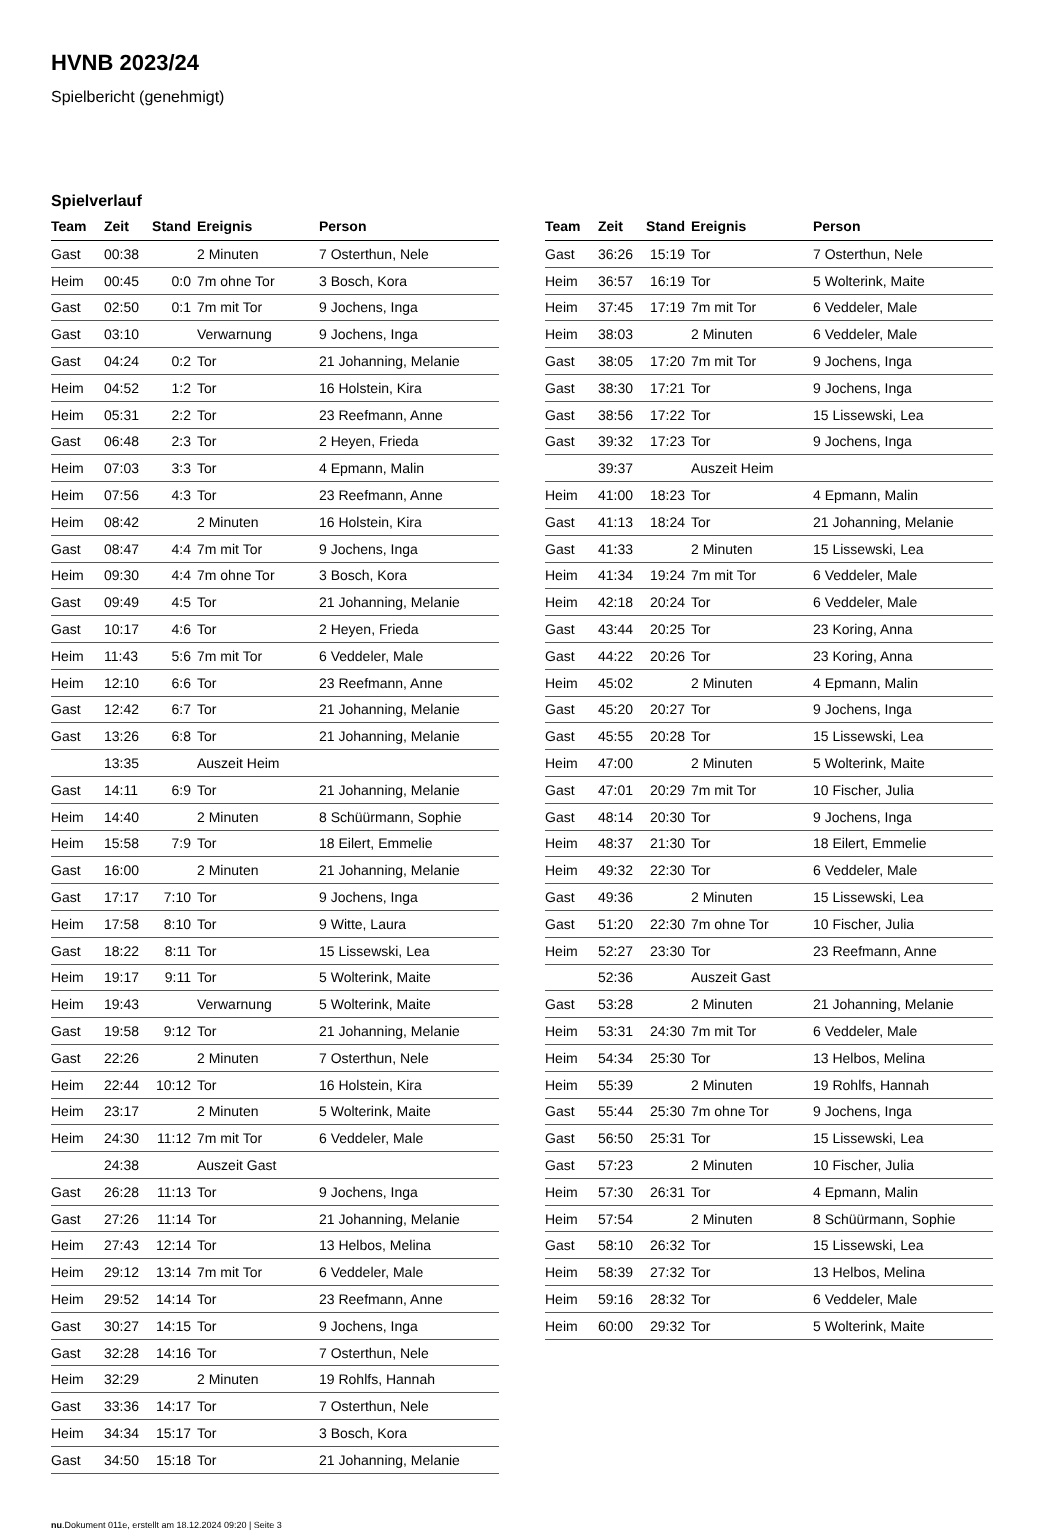HVNB 2023/24
Spielbericht (genehmigt)
Spielverlauf
| Team | Zeit | Stand | Ereignis | Person |
| --- | --- | --- | --- | --- |
| Gast | 00:38 | | 2 Minuten | 7 Osterthun, Nele |
| Heim | 00:45 | 0:0 | 7m ohne Tor | 3 Bosch, Kora |
| Gast | 02:50 | 0:1 | 7m mit Tor | 9 Jochens, Inga |
| Gast | 03:10 | | Verwarnung | 9 Jochens, Inga |
| Gast | 04:24 | 0:2 | Tor | 21 Johanning, Melanie |
| Heim | 04:52 | 1:2 | Tor | 16 Holstein, Kira |
| Heim | 05:31 | 2:2 | Tor | 23 Reefmann, Anne |
| Gast | 06:48 | 2:3 | Tor | 2 Heyen, Frieda |
| Heim | 07:03 | 3:3 | Tor | 4 Epmann, Malin |
| Heim | 07:56 | 4:3 | Tor | 23 Reefmann, Anne |
| Heim | 08:42 | | 2 Minuten | 16 Holstein, Kira |
| Gast | 08:47 | 4:4 | 7m mit Tor | 9 Jochens, Inga |
| Heim | 09:30 | 4:4 | 7m ohne Tor | 3 Bosch, Kora |
| Gast | 09:49 | 4:5 | Tor | 21 Johanning, Melanie |
| Gast | 10:17 | 4:6 | Tor | 2 Heyen, Frieda |
| Heim | 11:43 | 5:6 | 7m mit Tor | 6 Veddeler, Male |
| Heim | 12:10 | 6:6 | Tor | 23 Reefmann, Anne |
| Gast | 12:42 | 6:7 | Tor | 21 Johanning, Melanie |
| Gast | 13:26 | 6:8 | Tor | 21 Johanning, Melanie |
| | 13:35 | | Auszeit Heim | |
| Gast | 14:11 | 6:9 | Tor | 21 Johanning, Melanie |
| Heim | 14:40 | | 2 Minuten | 8 Schüürmann, Sophie |
| Heim | 15:58 | 7:9 | Tor | 18 Eilert, Emmelie |
| Gast | 16:00 | | 2 Minuten | 21 Johanning, Melanie |
| Gast | 17:17 | 7:10 | Tor | 9 Jochens, Inga |
| Heim | 17:58 | 8:10 | Tor | 9 Witte, Laura |
| Gast | 18:22 | 8:11 | Tor | 15 Lissewski, Lea |
| Heim | 19:17 | 9:11 | Tor | 5 Wolterink, Maite |
| Heim | 19:43 | | Verwarnung | 5 Wolterink, Maite |
| Gast | 19:58 | 9:12 | Tor | 21 Johanning, Melanie |
| Gast | 22:26 | | 2 Minuten | 7 Osterthun, Nele |
| Heim | 22:44 | 10:12 | Tor | 16 Holstein, Kira |
| Heim | 23:17 | | 2 Minuten | 5 Wolterink, Maite |
| Heim | 24:30 | 11:12 | 7m mit Tor | 6 Veddeler, Male |
| | 24:38 | | Auszeit Gast | |
| Gast | 26:28 | 11:13 | Tor | 9 Jochens, Inga |
| Gast | 27:26 | 11:14 | Tor | 21 Johanning, Melanie |
| Heim | 27:43 | 12:14 | Tor | 13 Helbos, Melina |
| Heim | 29:12 | 13:14 | 7m mit Tor | 6 Veddeler, Male |
| Heim | 29:52 | 14:14 | Tor | 23 Reefmann, Anne |
| Gast | 30:27 | 14:15 | Tor | 9 Jochens, Inga |
| Gast | 32:28 | 14:16 | Tor | 7 Osterthun, Nele |
| Heim | 32:29 | | 2 Minuten | 19 Rohlfs, Hannah |
| Gast | 33:36 | 14:17 | Tor | 7 Osterthun, Nele |
| Heim | 34:34 | 15:17 | Tor | 3 Bosch, Kora |
| Gast | 34:50 | 15:18 | Tor | 21 Johanning, Melanie |
| Team | Zeit | Stand | Ereignis | Person |
| --- | --- | --- | --- | --- |
| Gast | 36:26 | 15:19 | Tor | 7 Osterthun, Nele |
| Heim | 36:57 | 16:19 | Tor | 5 Wolterink, Maite |
| Heim | 37:45 | 17:19 | 7m mit Tor | 6 Veddeler, Male |
| Heim | 38:03 | | 2 Minuten | 6 Veddeler, Male |
| Gast | 38:05 | 17:20 | 7m mit Tor | 9 Jochens, Inga |
| Gast | 38:30 | 17:21 | Tor | 9 Jochens, Inga |
| Gast | 38:56 | 17:22 | Tor | 15 Lissewski, Lea |
| Gast | 39:32 | 17:23 | Tor | 9 Jochens, Inga |
| | 39:37 | | Auszeit Heim | |
| Heim | 41:00 | 18:23 | Tor | 4 Epmann, Malin |
| Gast | 41:13 | 18:24 | Tor | 21 Johanning, Melanie |
| Gast | 41:33 | | 2 Minuten | 15 Lissewski, Lea |
| Heim | 41:34 | 19:24 | 7m mit Tor | 6 Veddeler, Male |
| Heim | 42:18 | 20:24 | Tor | 6 Veddeler, Male |
| Gast | 43:44 | 20:25 | Tor | 23 Koring, Anna |
| Gast | 44:22 | 20:26 | Tor | 23 Koring, Anna |
| Heim | 45:02 | | 2 Minuten | 4 Epmann, Malin |
| Gast | 45:20 | 20:27 | Tor | 9 Jochens, Inga |
| Gast | 45:55 | 20:28 | Tor | 15 Lissewski, Lea |
| Heim | 47:00 | | 2 Minuten | 5 Wolterink, Maite |
| Gast | 47:01 | 20:29 | 7m mit Tor | 10 Fischer, Julia |
| Gast | 48:14 | 20:30 | Tor | 9 Jochens, Inga |
| Heim | 48:37 | 21:30 | Tor | 18 Eilert, Emmelie |
| Heim | 49:32 | 22:30 | Tor | 6 Veddeler, Male |
| Gast | 49:36 | | 2 Minuten | 15 Lissewski, Lea |
| Gast | 51:20 | 22:30 | 7m ohne Tor | 10 Fischer, Julia |
| Heim | 52:27 | 23:30 | Tor | 23 Reefmann, Anne |
| | 52:36 | | Auszeit Gast | |
| Gast | 53:28 | | 2 Minuten | 21 Johanning, Melanie |
| Heim | 53:31 | 24:30 | 7m mit Tor | 6 Veddeler, Male |
| Heim | 54:34 | 25:30 | Tor | 13 Helbos, Melina |
| Heim | 55:39 | | 2 Minuten | 19 Rohlfs, Hannah |
| Gast | 55:44 | 25:30 | 7m ohne Tor | 9 Jochens, Inga |
| Gast | 56:50 | 25:31 | Tor | 15 Lissewski, Lea |
| Gast | 57:23 | | 2 Minuten | 10 Fischer, Julia |
| Heim | 57:30 | 26:31 | Tor | 4 Epmann, Malin |
| Heim | 57:54 | | 2 Minuten | 8 Schüürmann, Sophie |
| Gast | 58:10 | 26:32 | Tor | 15 Lissewski, Lea |
| Heim | 58:39 | 27:32 | Tor | 13 Helbos, Melina |
| Heim | 59:16 | 28:32 | Tor | 6 Veddeler, Male |
| Heim | 60:00 | 29:32 | Tor | 5 Wolterink, Maite |
nu.Dokument 011e, erstellt am 18.12.2024 09:20 | Seite 3